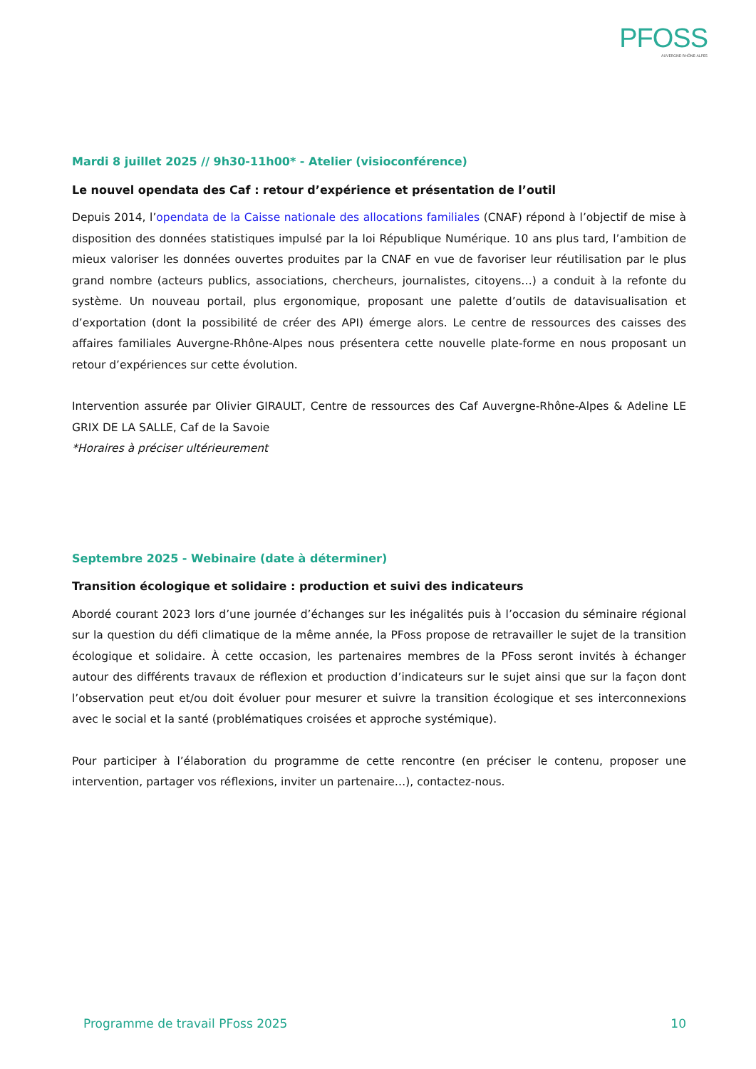PFOSS
AUVERGNE-RHÔNE-ALPES
Mardi 8 juillet 2025 // 9h30-11h00* - Atelier (visioconférence)
Le nouvel opendata des Caf : retour d’expérience et présentation de l’outil
Depuis 2014, l’opendata de la Caisse nationale des allocations familiales (CNAF) répond à l’objectif de mise à disposition des données statistiques impulsé par la loi République Numérique. 10 ans plus tard, l’ambition de mieux valoriser les données ouvertes produites par la CNAF en vue de favoriser leur réutilisation par le plus grand nombre (acteurs publics, associations, chercheurs, journalistes, citoyens…) a conduit à la refonte du système. Un nouveau portail, plus ergonomique, proposant une palette d’outils de datavisualisation et d’exportation (dont la possibilité de créer des API) émerge alors. Le centre de ressources des caisses des affaires familiales Auvergne-Rhône-Alpes nous présentera cette nouvelle plate-forme en nous proposant un retour d’expériences sur cette évolution.
Intervention assurée par Olivier GIRAULT, Centre de ressources des Caf Auvergne-Rhône-Alpes & Adeline LE GRIX DE LA SALLE, Caf de la Savoie
*Horaires à préciser ultérieurement
Septembre 2025 - Webinaire (date à déterminer)
Transition écologique et solidaire : production et suivi des indicateurs
Abordé courant 2023 lors d’une journée d’échanges sur les inégalités puis à l’occasion du séminaire régional sur la question du défi climatique de la même année, la PFoss propose de retravailler le sujet de la transition écologique et solidaire. À cette occasion, les partenaires membres de la PFoss seront invités à échanger autour des différents travaux de réflexion et production d’indicateurs sur le sujet ainsi que sur la façon dont l’observation peut et/ou doit évoluer pour mesurer et suivre la transition écologique et ses interconnexions avec le social et la santé (problématiques croisées et approche systémique).
Pour participer à l’élaboration du programme de cette rencontre (en préciser le contenu, proposer une intervention, partager vos réflexions, inviter un partenaire…), contactez-nous.
Programme de travail PFoss 2025 10